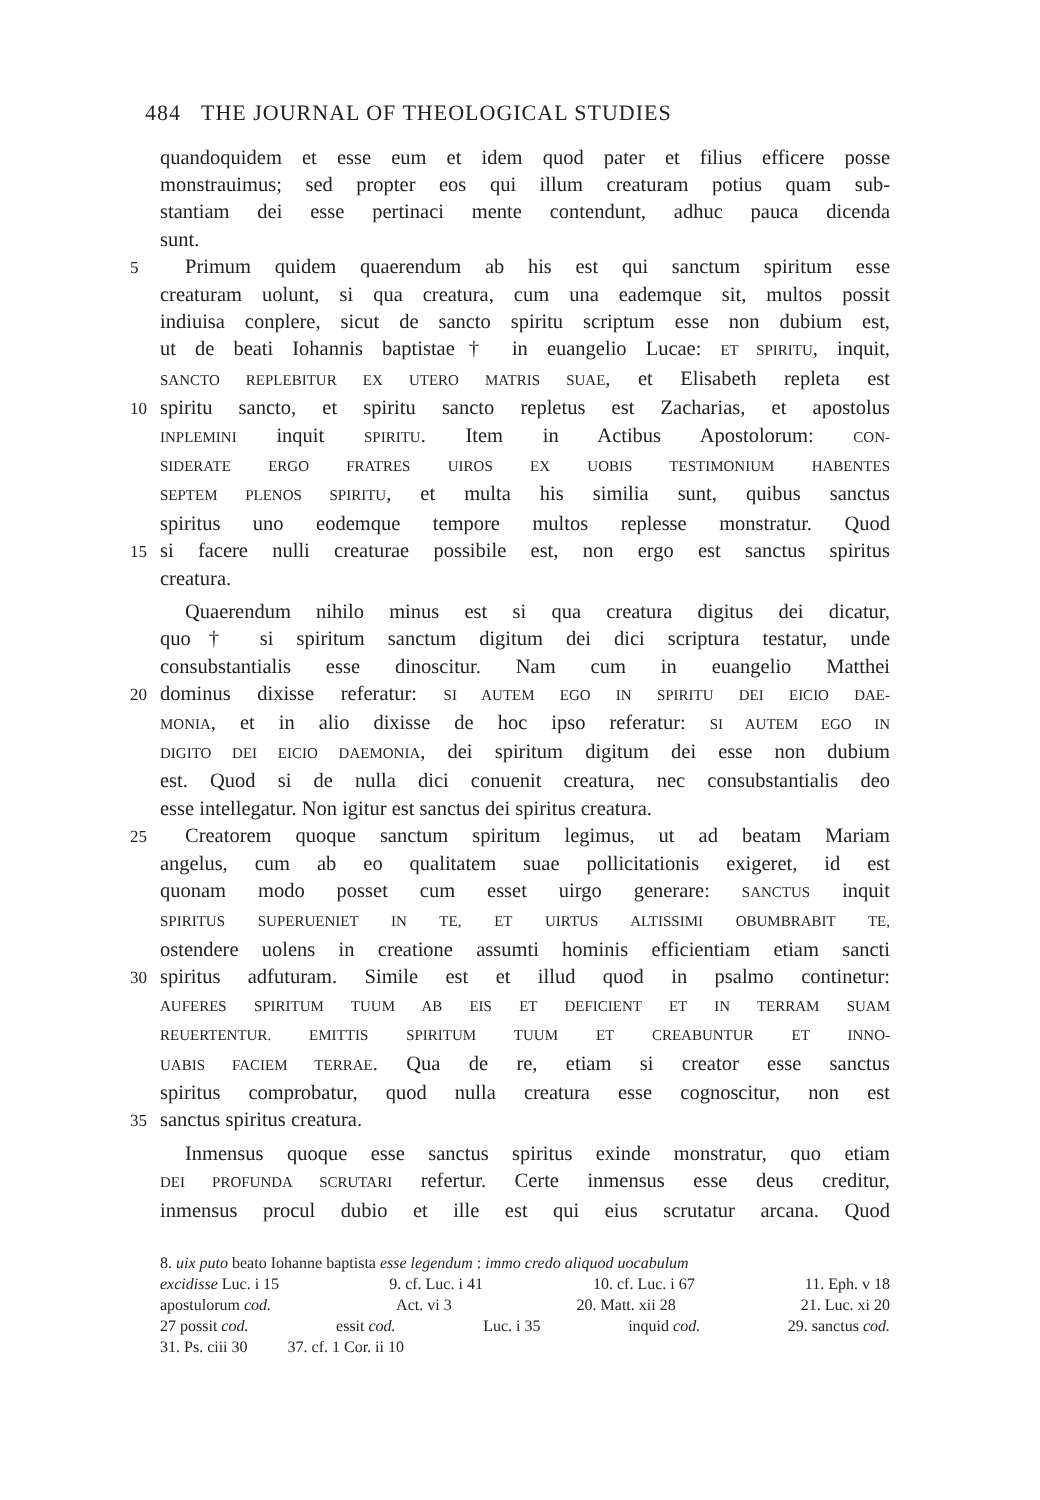484 THE JOURNAL OF THEOLOGICAL STUDIES
quandoquidem et esse eum et idem quod pater et filius efficere posse
monstrauimus; sed propter eos qui illum creaturam potius quam sub-
stantiam dei esse pertinaci mente contendunt, adhuc pauca dicenda
sunt.
5
Primum quidem quaerendum ab his est qui sanctum spiritum esse
creaturam uolunt, si qua creatura, cum una eademque sit, multos possit
indiuisa conplere, sicut de sancto spiritu scriptum esse non dubium est,
ut de beati Iohannis baptistae† in euangelio Lucae: ET SPIRITU, inquit,
SANCTO REPLEBITUR EX UTERO MATRIS SUAE, et Elisabeth repleta est
10
spiritu sancto, et spiritu sancto repletus est Zacharias, et apostolus
INPLEMINI inquit SPIRITU. Item in Actibus Apostolorum: CON-
SIDERATE ERGO FRATRES UIROS EX UOBIS TESTIMONIUM HABENTES
SEPTEM PLENOS SPIRITU, et multa his similia sunt, quibus sanctus
spiritus uno eodemque tempore multos replesse monstratur. Quod
15
si facere nulli creaturae possibile est, non ergo est sanctus spiritus
creatura.
Quaerendum nihilo minus est si qua creatura digitus dei dicatur,
quo† si spiritum sanctum digitum dei dici scriptura testatur, unde
consubstantialis esse dinoscitur. Nam cum in euangelio Matthei
20
dominus dixisse referatur: SI AUTEM EGO IN SPIRITU DEI EICIO DAE-
MONIA, et in alio dixisse de hoc ipso referatur: SI AUTEM EGO IN
DIGITO DEI EICIO DAEMONIA, dei spiritum digitum dei esse non dubium
est. Quod si de nulla dici conuenit creatura, nec consubstantialis deo
esse intellegatur. Non igitur est sanctus dei spiritus creatura.
25
Creatorem quoque sanctum spiritum legimus, ut ad beatam Mariam
angelus, cum ab eo qualitatem suae pollicitationis exigeret, id est
quonam modo posset cum esset uirgo generare: SANCTUS inquit
SPIRITUS SUPERUENIET IN TE, ET UIRTUS ALTISSIMI OBUMBRABIT TE,
ostendere uolens in creatione assumti hominis efficientiam etiam sancti
30
spiritus adfuturam. Simile est et illud quod in psalmo continetur:
AUFERES SPIRITUM TUUM AB EIS ET DEFICIENT ET IN TERRAM SUAM
REUERTENTUR. EMITTIS SPIRITUM TUUM ET CREABUNTUR ET INNO-
UABIS FACIEM TERRAE. Qua de re, etiam si creator esse sanctus
spiritus comprobatur, quod nulla creatura esse cognoscitur, non est
35
sanctus spiritus creatura.
Inmensus quoque esse sanctus spiritus exinde monstratur, quo etiam
DEI PROFUNDA SCRUTARI refertur. Certe inmensus esse deus creditur,
inmensus procul dubio et ille est qui eius scrutatur arcana. Quod
8. uix puto beato Iohanne baptista esse legendum : immo credo aliquod uocabulum
excidisse Luc. i 15 9. cf. Luc. i 41 10. cf. Luc. i 67 11. Eph. v 18
apostulorum cod. Act. vi 3 20. Matt. xii 28 21. Luc. xi 20
27 possit cod. essit cod. Luc. i 35 inquid cod. 29. sanctus cod.
31. Ps. ciii 30 37. cf. 1 Cor. ii 10